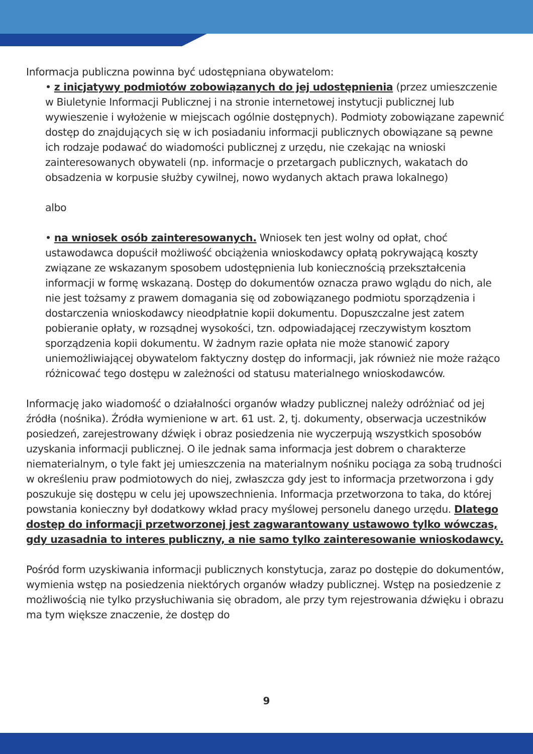Informacja publiczna powinna być udostępniana obywatelom:
• z inicjatywy podmiotów zobowiązanych do jej udostępnienia (przez umieszczenie w Biuletynie Informacji Publicznej i na stronie internetowej instytucji publicznej lub wywieszenie i wyłożenie w miejscach ogólnie dostępnych). Podmioty zobowiązane zapewnić dostęp do znajdujących się w ich posiadaniu informacji publicznych obowiązane są pewne ich rodzaje podawać do wiadomości publicznej z urzędu, nie czekając na wnioski zainteresowanych obywateli (np. informacje o przetargach publicznych, wakatach do obsadzenia w korpusie służby cywilnej, nowo wydanych aktach prawa lokalnego)
albo
• na wniosek osób zainteresowanych. Wniosek ten jest wolny od opłat, choć ustawodawca dopuścił możliwość obciążenia wnioskodawcy opłatą pokrywającą koszty związane ze wskazanym sposobem udostępnienia lub koniecznością przekształcenia informacji w formę wskazaną. Dostęp do dokumentów oznacza prawo wglądu do nich, ale nie jest tożsamy z prawem domagania się od zobowiązanego podmiotu sporządzenia i dostarczenia wnioskodawcy nieodpłatnie kopii dokumentu. Dopuszczalne jest zatem pobieranie opłaty, w rozsądnej wysokości, tzn. odpowiadającej rzeczywistym kosztom sporządzenia kopii dokumentu. W żadnym razie opłata nie może stanowić zapory uniemożliwiającej obywatelom faktyczny dostęp do informacji, jak również nie może rażąco różnicować tego dostępu w zależności od statusu materialnego wnioskodawców.
Informację jako wiadomość o działalności organów władzy publicznej należy odróżniać od jej źródła (nośnika). Źródła wymienione w art. 61 ust. 2, tj. dokumenty, obserwacja uczestników posiedzeń, zarejestrowany dźwięk i obraz posiedzenia nie wyczerpują wszystkich sposobów uzyskania informacji publicznej. O ile jednak sama informacja jest dobrem o charakterze niematerialnym, o tyle fakt jej umieszczenia na materialnym nośniku pociąga za sobą trudności w określeniu praw podmiotowych do niej, zwłaszcza gdy jest to informacja przetworzona i gdy poszukuje się dostępu w celu jej upowszechnienia. Informacja przetworzona to taka, do której powstania konieczny był dodatkowy wkład pracy myślowej personelu danego urzędu. Dlatego dostęp do informacji przetworzonej jest zagwarantowany ustawowo tylko wówczas, gdy uzasadnia to interes publiczny, a nie samo tylko zainteresowanie wnioskodawcy.
Pośród form uzyskiwania informacji publicznych konstytucja, zaraz po dostępie do dokumentów, wymienia wstęp na posiedzenia niektórych organów władzy publicznej. Wstęp na posiedzenie z możliwością nie tylko przysłuchiwania się obradom, ale przy tym rejestrowania dźwięku i obrazu ma tym większe znaczenie, że dostęp do
9